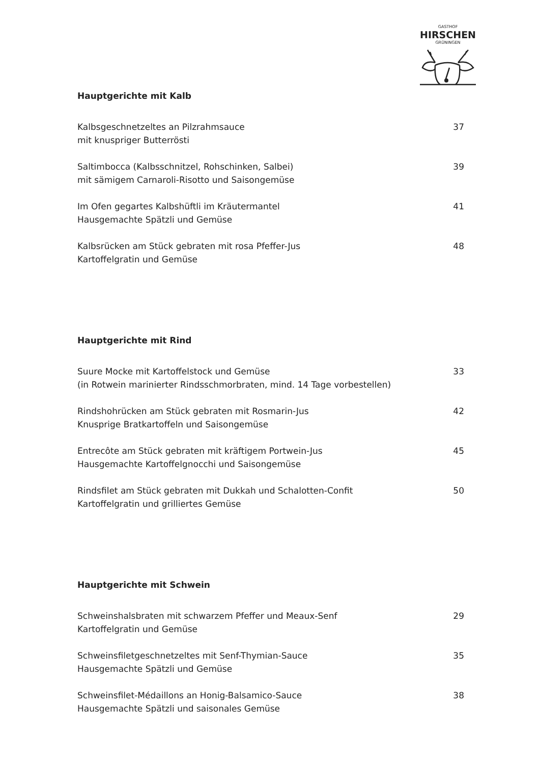GASTHOF
HIRSCHEN
GRÜNINGEN
Hauptgerichte mit Kalb
Kalbsgeschnetzeltes an Pilzrahmsauce
mit knuspriger Butterrösti
37
Saltimbocca (Kalbsschnitzel, Rohschinken, Salbei)
mit sämigem Carnaroli-Risotto und Saisongemüse
39
Im Ofen gegartes Kalbshüftli im Kräutermantel
Hausgemachte Spätzli und Gemüse
41
Kalbsrücken am Stück gebraten mit rosa Pfeffer-Jus
Kartoffelgratin und Gemüse
48
Hauptgerichte mit Rind
Suure Mocke mit Kartoffelstock und Gemüse
(in Rotwein marinierter Rindsschmorbraten, mind. 14 Tage vorbestellen)
33
Rindshohrücken am Stück gebraten mit Rosmarin-Jus
Knusprige Bratkartoffeln und Saisongemüse
42
Entrecôte am Stück gebraten mit kräftigem Portwein-Jus
Hausgemachte Kartoffelgnocchi und Saisongemüse
45
Rindsfilet am Stück gebraten mit Dukkah und Schalotten-Confit
Kartoffelgratin und grilliertes Gemüse
50
Hauptgerichte mit Schwein
Schweinshalsbraten mit schwarzem Pfeffer und Meaux-Senf
Kartoffelgratin und Gemüse
29
Schweinsfiletgeschnetzeltes mit Senf-Thymian-Sauce
Hausgemachte Spätzli und Gemüse
35
Schweinsfilet-Médaillons an Honig-Balsamico-Sauce
Hausgemachte Spätzli und saisonales Gemüse
38